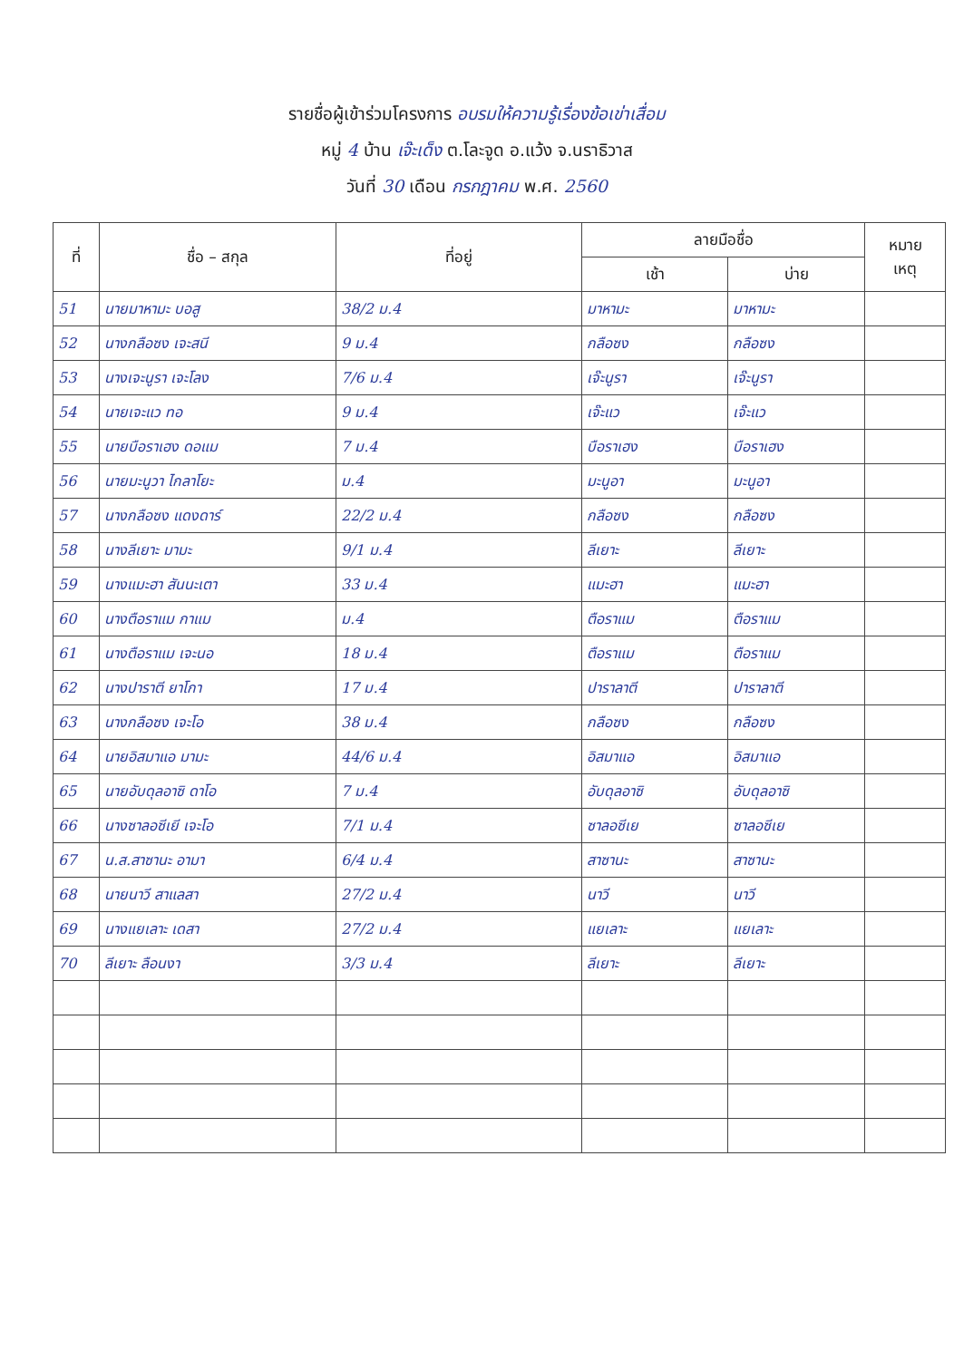รายชื่อผู้เข้าร่วมโครงการ อบรมให้ความรู้เรื่องข้อเข่าเสื่อม
หมู่ 4 บ้าน เจ๊ะเด็ง ต.โละจูด อ.แว้ง จ.นราธิวาส
วันที่ 30 เดือน กรกฎาคม พ.ศ. 2560
| ที่ | ชื่อ – สกุล | ที่อยู่ | ลายมือชื่อ | | หมาย เหตุ |
| --- | --- | --- | --- | --- | --- |
| | | | เช้า | บ่าย | |
| 51 | นายมาหามะ บอสู | 38/2 ม.4 | มาหามะ | มาหามะ | |
| 52 | นางกลือซง เจะสนี | 9 ม.4 | กลือซง | กลือซง | |
| 53 | นางเจะนูรา เจะโลง | 7/6 ม.4 | เจ๊ะนูรา | เจ๊ะนูรา | |
| 54 | นายเจะแว ทอ | 9 ม.4 | เจ๊ะแว | เจ๊ะแว | |
| 55 | นายบือราเฮง ดอแม | 7 ม.4 | บือราเฮง | บือราเฮง | |
| 56 | นายมะนูวา ไกลาโยะ | ม.4 | มะนูอา | มะนูอา | |
| 57 | นางกลือซง แดงดาร์ | 22/2 ม.4 | กลือซง | กลือซง | |
| 58 | นางลีเยาะ มามะ | 9/1 ม.4 | ลีเยาะ | ลีเยาะ | |
| 59 | นางแมะฮา สันนะเตา | 33 ม.4 | แมะฮา | แมะฮา | |
| 60 | นางตือราแม กาแม | ม.4 | ตือราแม | ตือราแม | |
| 61 | นางตือราแม เจะนอ | 18 ม.4 | ตือราแม | ตือราแม | |
| 62 | นางปาราตี ยาโกา | 17 ม.4 | ปาราลาตี | ปาราลาตี | |
| 63 | นางกลือซง เจะโอ | 38 ม.4 | กลือซง | กลือซง | |
| 64 | นายอิสมาแอ มามะ | 44/6 ม.4 | อิสมาแอ | อิสมาแอ | |
| 65 | นายอับดุลอาซิ ดาโอ | 7 ม.4 | อับดุลอาซิ | อับดุลอาซิ | |
| 66 | นางซาลอซีเยี เจะโอ | 7/1 ม.4 | ซาลอซีเย | ซาลอซีเย | |
| 67 | น.ส.สาซานะ อามา | 6/4 ม.4 | สาซานะ | สาซานะ | |
| 68 | นายนาวี สาแลสา | 27/2 ม.4 | นาวี | นาวี | |
| 69 | นางแยเลาะ เดสา | 27/2 ม.4 | แยเลาะ | แยเลาะ | |
| 70 | ลีเยาะ ลือนงา | 3/3 ม.4 | ลีเยาะ | ลีเยาะ | |